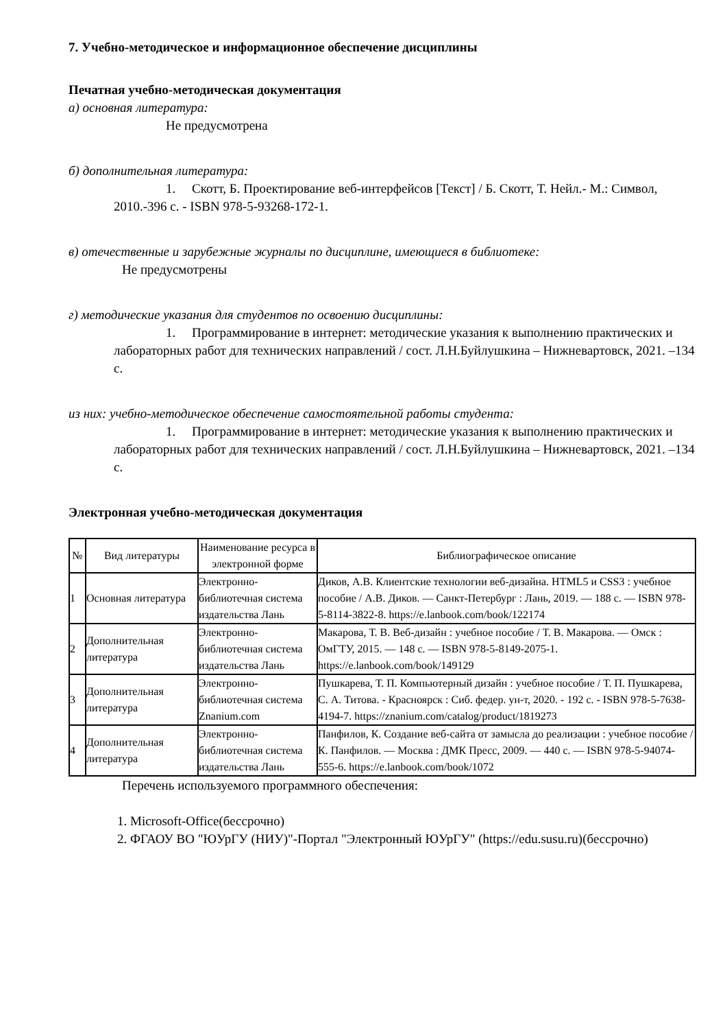7. Учебно-методическое и информационное обеспечение дисциплины
Печатная учебно-методическая документация
а) основная литература:
Не предусмотрена
б) дополнительная литература:
1. Скотт, Б. Проектирование веб-интерфейсов [Текст] / Б. Скотт, Т. Нейл.- М.: Символ, 2010.-396 с. - ISBN 978-5-93268-172-1.
в) отечественные и зарубежные журналы по дисциплине, имеющиеся в библиотеке:
Не предусмотрены
г) методические указания для студентов по освоению дисциплины:
1. Программирование в интернет: методические указания к выполнению практических и лабораторных работ для технических направлений / сост. Л.Н.Буйлушкина – Нижневартовск, 2021. –134 с.
из них: учебно-методическое обеспечение самостоятельной работы студента:
1. Программирование в интернет: методические указания к выполнению практических и лабораторных работ для технических направлений / сост. Л.Н.Буйлушкина – Нижневартовск, 2021. –134 с.
Электронная учебно-методическая документация
| № | Вид литературы | Наименование ресурса в электронной форме | Библиографическое описание |
| --- | --- | --- | --- |
| 1 | Основная литература | Электронно-библиотечная система издательства Лань | Диков, А.В. Клиентские технологии веб-дизайна. HTML5 и CSS3 : учебное пособие / А.В. Диков. — Санкт-Петербург : Лань, 2019. — 188 с. — ISBN 978-5-8114-3822-8. https://e.lanbook.com/book/122174 |
| 2 | Дополнительная литература | Электронно-библиотечная система издательства Лань | Макарова, Т. В. Веб-дизайн : учебное пособие / Т. В. Макарова. — Омск : ОмГТУ, 2015. — 148 с. — ISBN 978-5-8149-2075-1. https://e.lanbook.com/book/149129 |
| 3 | Дополнительная литература | Электронно-библиотечная система Znanium.com | Пушкарева, Т. П. Компьютерный дизайн : учебное пособие / Т. П. Пушкарева, С. А. Титова. - Красноярск : Сиб. федер. ун-т, 2020. - 192 с. - ISBN 978-5-7638-4194-7. https://znanium.com/catalog/product/1819273 |
| 4 | Дополнительная литература | Электронно-библиотечная система издательства Лань | Панфилов, К. Создание веб-сайта от замысла до реализации : учебное пособие / К. Панфилов. — Москва : ДМК Пресс, 2009. — 440 с. — ISBN 978-5-94074-555-6. https://e.lanbook.com/book/1072 |
Перечень используемого программного обеспечения:
1. Microsoft-Office(бессрочно)
2. ФГАОУ ВО "ЮУрГУ (НИУ)"-Портал "Электронный ЮУрГУ" (https://edu.susu.ru)(бессрочно)